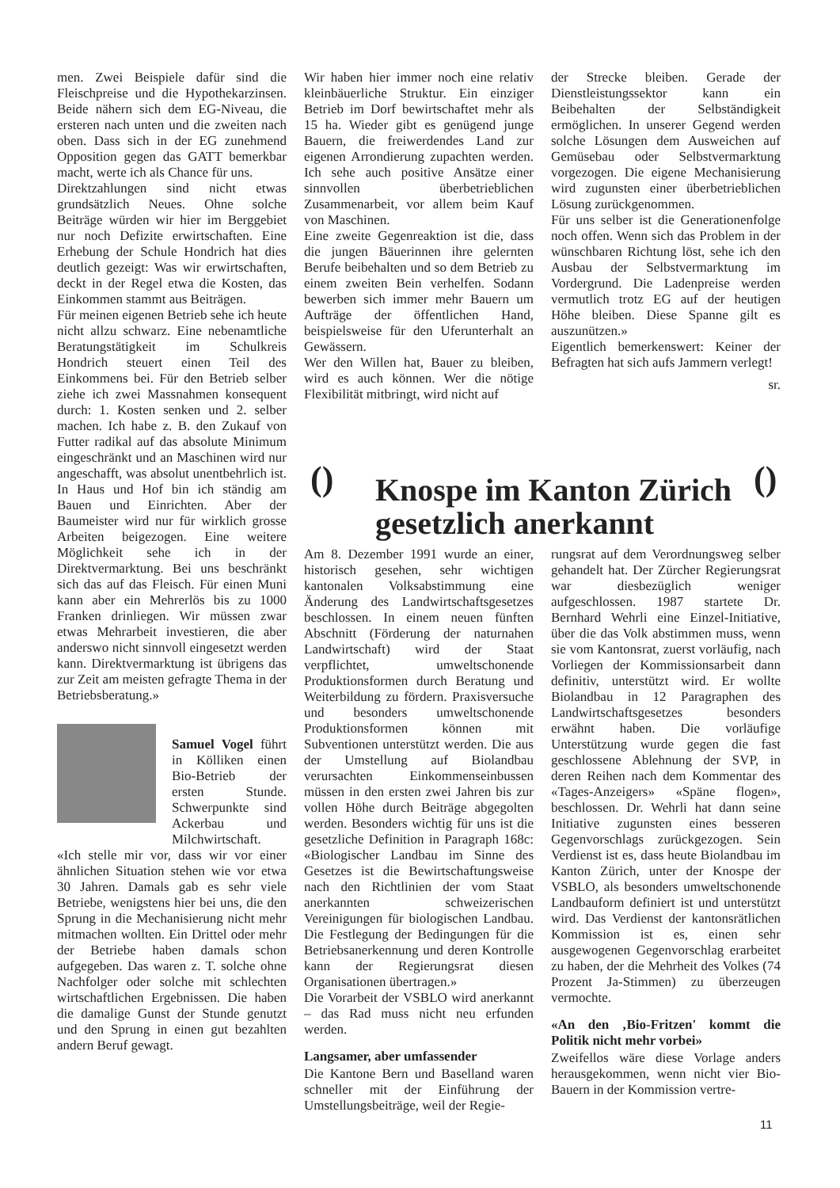men. Zwei Beispiele dafür sind die Fleischpreise und die Hypothekarzinsen. Beide nähern sich dem EG-Niveau, die ersteren nach unten und die zweiten nach oben. Dass sich in der EG zunehmend Opposition gegen das GATT bemerkbar macht, werte ich als Chance für uns.
Direktzahlungen sind nicht etwas grundsätzlich Neues. Ohne solche Beiträge würden wir hier im Berggebiet nur noch Defizite erwirtschaften. Eine Erhebung der Schule Hondrich hat dies deutlich gezeigt: Was wir erwirtschaften, deckt in der Regel etwa die Kosten, das Einkommen stammt aus Beiträgen.
Für meinen eigenen Betrieb sehe ich heute nicht allzu schwarz. Eine nebenamtliche Beratungstätigkeit im Schulkreis Hondrich steuert einen Teil des Einkommens bei. Für den Betrieb selber ziehe ich zwei Massnahmen konsequent durch: 1. Kosten senken und 2. selber machen. Ich habe z. B. den Zukauf von Futter radikal auf das absolute Minimum eingeschränkt und an Maschinen wird nur angeschafft, was absolut unentbehrlich ist. In Haus und Hof bin ich ständig am Bauen und Einrichten. Aber der Baumeister wird nur für wirklich grosse Arbeiten beigezogen. Eine weitere Möglichkeit sehe ich in der Direktvermarktung. Bei uns beschränkt sich das auf das Fleisch. Für einen Muni kann aber ein Mehrerlös bis zu 1000 Franken drinliegen. Wir müssen zwar etwas Mehrarbeit investieren, die aber anderswo nicht sinnvoll eingesetzt werden kann. Direktvermarktung ist übrigens das zur Zeit am meisten gefragte Thema in der Betriebsberatung.»
Samuel Vogel führt in Kölliken einen Bio-Betrieb der ersten Stunde. Schwerpunkte sind Ackerbau und Milchwirtschaft.
«Ich stelle mir vor, dass wir vor einer ähnlichen Situation stehen wie vor etwa 30 Jahren. Damals gab es sehr viele Betriebe, wenigstens hier bei uns, die den Sprung in die Mechanisierung nicht mehr mitmachen wollten. Ein Drittel oder mehr der Betriebe haben damals schon aufgegeben. Das waren z. T. solche ohne Nachfolger oder solche mit schlechten wirtschaftlichen Ergebnissen. Die haben die damalige Gunst der Stunde genutzt und den Sprung in einen gut bezahlten andern Beruf gewagt.
Wir haben hier immer noch eine relativ kleinbäuerliche Struktur. Ein einziger Betrieb im Dorf bewirtschaftet mehr als 15 ha. Wieder gibt es genügend junge Bauern, die freiwerdendes Land zur eigenen Arrondierung zupachten werden. Ich sehe auch positive Ansätze einer sinnvollen überbetrieblichen Zusammenarbeit, vor allem beim Kauf von Maschinen.
Eine zweite Gegenreaktion ist die, dass die jungen Bäuerinnen ihre gelernten Berufe beibehalten und so dem Betrieb zu einem zweiten Bein verhelfen. Sodann bewerben sich immer mehr Bauern um Aufträge der öffentlichen Hand, beispielsweise für den Uferunterhalt an Gewässern.
Wer den Willen hat, Bauer zu bleiben, wird es auch können. Wer die nötige Flexibilität mitbringt, wird nicht auf
der Strecke bleiben. Gerade der Dienstleistungssektor kann ein Beibehalten der Selbständigkeit ermöglichen. In unserer Gegend werden solche Lösungen dem Ausweichen auf Gemüsebau oder Selbstvermarktung vorgezogen. Die eigene Mechanisierung wird zugunsten einer überbetrieblichen Lösung zurückgenommen.
Für uns selber ist die Generationenfolge noch offen. Wenn sich das Problem in der wünschbaren Richtung löst, sehe ich den Ausbau der Selbstvermarktung im Vordergrund. Die Ladenpreise werden vermutlich trotz EG auf der heutigen Höhe bleiben. Diese Spanne gilt es auszunützen.»
Eigentlich bemerkenswert: Keiner der Befragten hat sich aufs Jammern verlegt!
sr.
()
Knospe im Kanton Zürich
gesetzlich anerkannt
()
Am 8. Dezember 1991 wurde an einer, historisch gesehen, sehr wichtigen kantonalen Volksabstimmung eine Änderung des Landwirtschaftsgesetzes beschlossen. In einem neuen fünften Abschnitt (Förderung der naturnahen Landwirtschaft) wird der Staat verpflichtet, umweltschonende Produktionsformen durch Beratung und Weiterbildung zu fördern. Praxisversuche und besonders umweltschonende Produktionsformen können mit Subventionen unterstützt werden. Die aus der Umstellung auf Biolandbau verursachten Einkommenseinbussen müssen in den ersten zwei Jahren bis zur vollen Höhe durch Beiträge abgegolten werden. Besonders wichtig für uns ist die gesetzliche Definition in Paragraph 168c: «Biologischer Landbau im Sinne des Gesetzes ist die Bewirtschaftungsweise nach den Richtlinien der vom Staat anerkannten schweizerischen Vereinigungen für biologischen Landbau. Die Festlegung der Bedingungen für die Betriebsanerkennung und deren Kontrolle kann der Regierungsrat diesen Organisationen übertragen.»
Die Vorarbeit der VSBLO wird anerkannt – das Rad muss nicht neu erfunden werden.
Langsamer, aber umfassender
Die Kantone Bern und Baselland waren schneller mit der Einführung der Umstellungsbeiträge, weil der Regie-
rungsrat auf dem Verordnungsweg selber gehandelt hat. Der Zürcher Regierungsrat war diesbezüglich weniger aufgeschlossen. 1987 startete Dr. Bernhard Wehrli eine Einzel-Initiative, über die das Volk abstimmen muss, wenn sie vom Kantonsrat, zuerst vorläufig, nach Vorliegen der Kommissionsarbeit dann definitiv, unterstützt wird. Er wollte Biolandbau in 12 Paragraphen des Landwirtschaftsgesetzes besonders erwähnt haben. Die vorläufige Unterstützung wurde gegen die fast geschlossene Ablehnung der SVP, in deren Reihen nach dem Kommentar des «Tages-Anzeigers» «Späne flogen», beschlossen. Dr. Wehrli hat dann seine Initiative zugunsten eines besseren Gegenvorschlags zurückgezogen. Sein Verdienst ist es, dass heute Biolandbau im Kanton Zürich, unter der Knospe der VSBLO, als besonders umweltschonende Landbauform definiert ist und unterstützt wird. Das Verdienst der kantonsrätlichen Kommission ist es, einen sehr ausgewogenen Gegenvorschlag erarbeitet zu haben, der die Mehrheit des Volkes (74 Prozent Ja-Stimmen) zu überzeugen vermochte.
«An den ‚Bio-Fritzen' kommt die Politik nicht mehr vorbei»
Zweifellos wäre diese Vorlage anders herausgekommen, wenn nicht vier Bio-Bauern in der Kommission vertre-
11